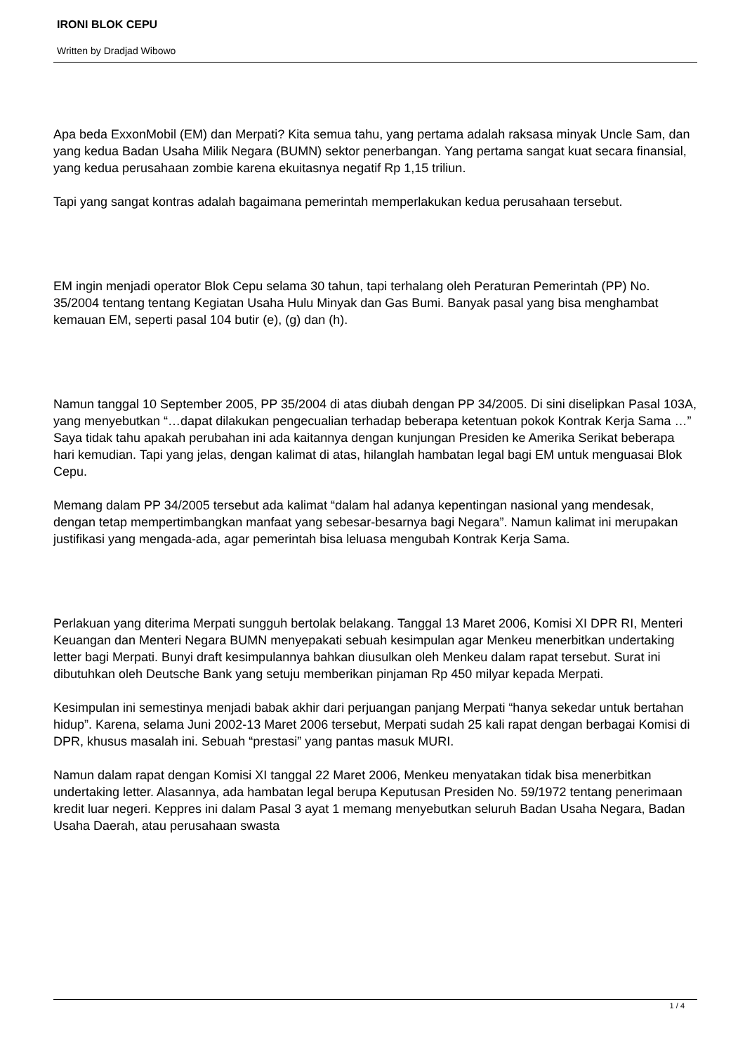IRONI BLOK CEPU
Written by Dradjad Wibowo
Apa beda ExxonMobil (EM) dan Merpati? Kita semua tahu, yang pertama adalah raksasa minyak Uncle Sam, dan yang kedua Badan Usaha Milik Negara (BUMN) sektor penerbangan. Yang pertama sangat kuat secara finansial, yang kedua perusahaan zombie karena ekuitasnya negatif Rp 1,15 triliun.
Tapi yang sangat kontras adalah bagaimana pemerintah memperlakukan kedua perusahaan tersebut.
EM ingin menjadi operator Blok Cepu selama 30 tahun, tapi terhalang oleh Peraturan Pemerintah (PP) No. 35/2004 tentang tentang Kegiatan Usaha Hulu Minyak dan Gas Bumi. Banyak pasal yang bisa menghambat kemauan EM, seperti pasal 104 butir (e), (g) dan (h).
Namun tanggal 10 September 2005, PP 35/2004 di atas diubah dengan PP 34/2005. Di sini diselipkan Pasal 103A, yang menyebutkan “…dapat dilakukan pengecualian terhadap beberapa ketentuan pokok Kontrak Kerja Sama …” Saya tidak tahu apakah perubahan ini ada kaitannya dengan kunjungan Presiden ke Amerika Serikat beberapa hari kemudian. Tapi yang jelas, dengan kalimat di atas, hilanglah hambatan legal bagi EM untuk menguasai Blok Cepu.
Memang dalam PP 34/2005 tersebut ada kalimat “dalam hal adanya kepentingan nasional yang mendesak, dengan tetap mempertimbangkan manfaat yang sebesar-besarnya bagi Negara”. Namun kalimat ini merupakan justifikasi yang mengada-ada, agar pemerintah bisa leluasa mengubah Kontrak Kerja Sama.
Perlakuan yang diterima Merpati sungguh bertolak belakang. Tanggal 13 Maret 2006, Komisi XI DPR RI, Menteri Keuangan dan Menteri Negara BUMN menyepakati sebuah kesimpulan agar Menkeu menerbitkan undertaking letter bagi Merpati. Bunyi draft kesimpulannya bahkan diusulkan oleh Menkeu dalam rapat tersebut. Surat ini dibutuhkan oleh Deutsche Bank yang setuju memberikan pinjaman Rp 450 milyar kepada Merpati.
Kesimpulan ini semestinya menjadi babak akhir dari perjuangan panjang Merpati “hanya sekedar untuk bertahan hidup”. Karena, selama Juni 2002-13 Maret 2006 tersebut, Merpati sudah 25 kali rapat dengan berbagai Komisi di DPR, khusus masalah ini. Sebuah “prestasi” yang pantas masuk MURI.
Namun dalam rapat dengan Komisi XI tanggal 22 Maret 2006, Menkeu menyatakan tidak bisa menerbitkan undertaking letter. Alasannya, ada hambatan legal berupa Keputusan Presiden No. 59/1972 tentang penerimaan kredit luar negeri. Keppres ini dalam Pasal 3 ayat 1 memang menyebutkan seluruh Badan Usaha Negara, Badan Usaha Daerah, atau perusahaan swasta
1 / 4